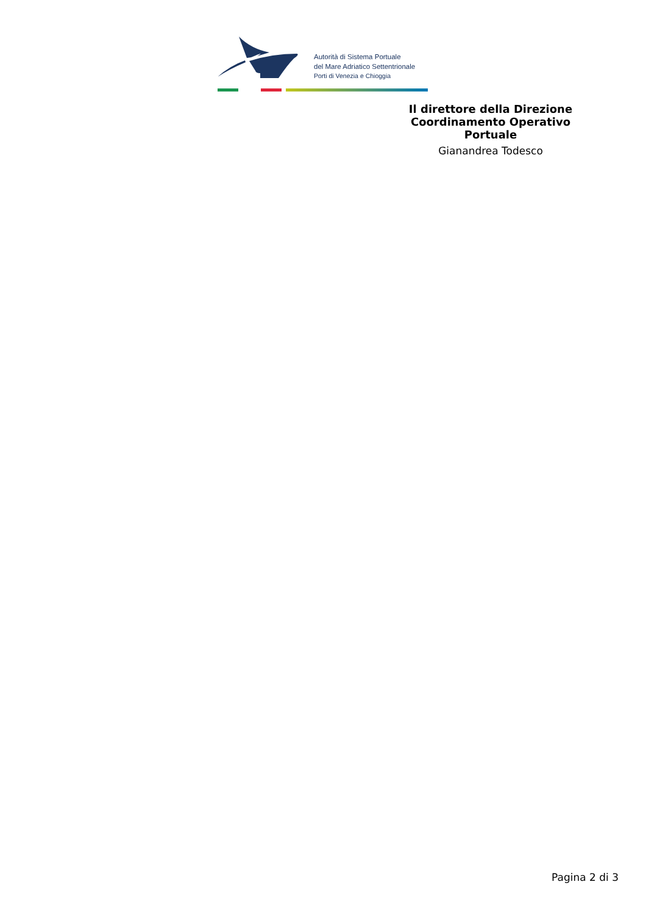Autorità di Sistema Portuale
del Mare Adriatico Settentrionale
Porti di Venezia e Chioggia
Il direttore della Direzione Coordinamento Operativo Portuale
Gianandrea Todesco
Pagina 2 di 3